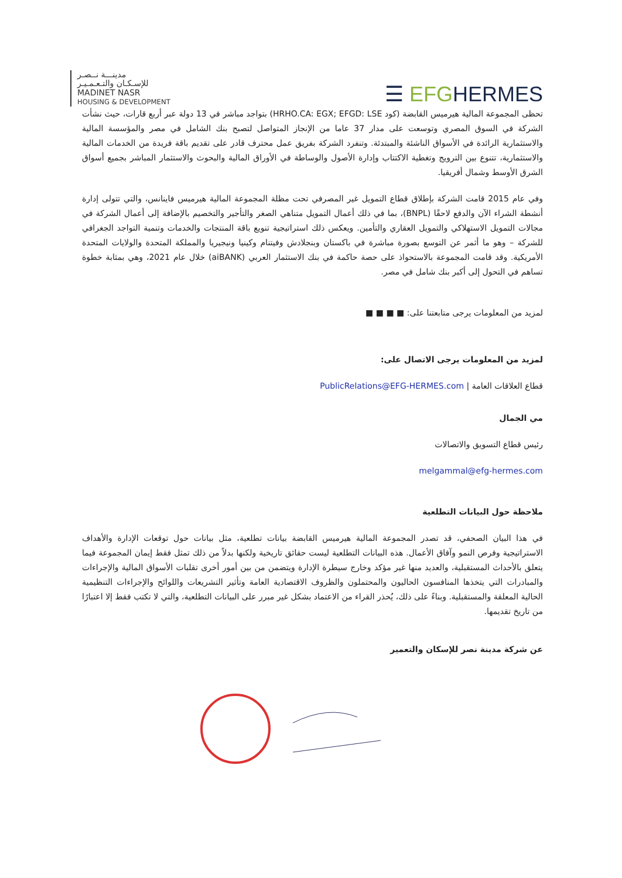مدينـــة نــصـر
للإسـكـان والتـعـمـيـر
MADINET NASR
HOUSING & DEVELOPMENT
☰ EFGHERMES
تحظى المجموعة المالية هيرميس القابضة (كود HRHO.CA: EGX; EFGD: LSE) بتواجد مباشر في 13 دولة عبر أربع قارات، حيث نشأت الشركة في السوق المصري وتوسعت على مدار 37 عاما من الإنجاز المتواصل لتصبح بنك الشامل في مصر والمؤسسة المالية والاستثمارية الرائدة في الأسواق الناشئة والمبتدئة. وتنفرد الشركة بفريق عمل محترف قادر على تقديم باقة فريدة من الخدمات المالية والاستثمارية، تتنوع بين الترويج وتغطية الاكتتاب وإدارة الأصول والوساطة في الأوراق المالية والبحوث والاستثمار المباشر بجميع أسواق الشرق الأوسط وشمال أفريقيا.
وفي عام 2015 قامت الشركة بإطلاق قطاع التمويل غير المصرفي تحت مظلة المجموعة المالية هيرميس فاينانس، والتي تتولى إدارة أنشطة الشراء الآن والدفع لاحقًا (BNPL)، بما في ذلك أعمال التمويل متناهي الصغر والتأجير والتخصيم بالإضافة إلى أعمال الشركة في مجالات التمويل الاستهلاكي والتمويل العقاري والتأمين. ويعكس ذلك استراتيجية تنويع باقة المنتجات والخدمات وتنمية التواجد الجغرافي للشركة – وهو ما أثمر عن التوسع بصورة مباشرة في باكستان وبنجلادش وفيتنام وكينيا ونيجيريا والمملكة المتحدة والولايات المتحدة الأمريكية. وقد قامت المجموعة بالاستحواذ على حصة حاكمة في بنك الاستثمار العربي (aiBANK) خلال عام 2021، وهي بمثابة خطوة تساهم في التحول إلى أكبر بنك شامل في مصر.
لمزيد من المعلومات يرجى متابعتنا على: ■ ■ ■ ■
لمزيد من المعلومات يرجى الاتصال على:
قطاع العلاقات العامة | PublicRelations@EFG-HERMES.com
مي الجمال
رئيس قطاع التسويق والاتصالات
melgammal@efg-hermes.com
ملاحظة حول البيانات التطلعية
في هذا البيان الصحفي، قد تصدر المجموعة المالية هيرميس القابضة بيانات تطلعية، مثل بيانات حول توقعات الإدارة والأهداف الاستراتيجية وفرص النمو وآفاق الأعمال. هذه البيانات التطلعية ليست حقائق تاريخية ولكنها بدلاً من ذلك تمثل فقط إيمان المجموعة فيما يتعلق بالأحداث المستقبلية، والعديد منها غير مؤكد وخارج سيطرة الإدارة ويتضمن من بين أمور أخرى تقلبات الأسواق المالية والإجراءات والمبادرات التي يتخذها المنافسون الحاليون والمحتملون والظروف الاقتصادية العامة وتأثير التشريعات واللوائح والإجراءات التنظيمية الحالية المعلقة والمستقبلية. وبناءً على ذلك، يُحذر القراء من الاعتماد بشكل غير مبرر على البيانات التطلعية، والتي لا تكتب فقط إلا اعتبارًا من تاريخ تقديمها.
عن شركة مدينة نصر للإسكان والتعمير